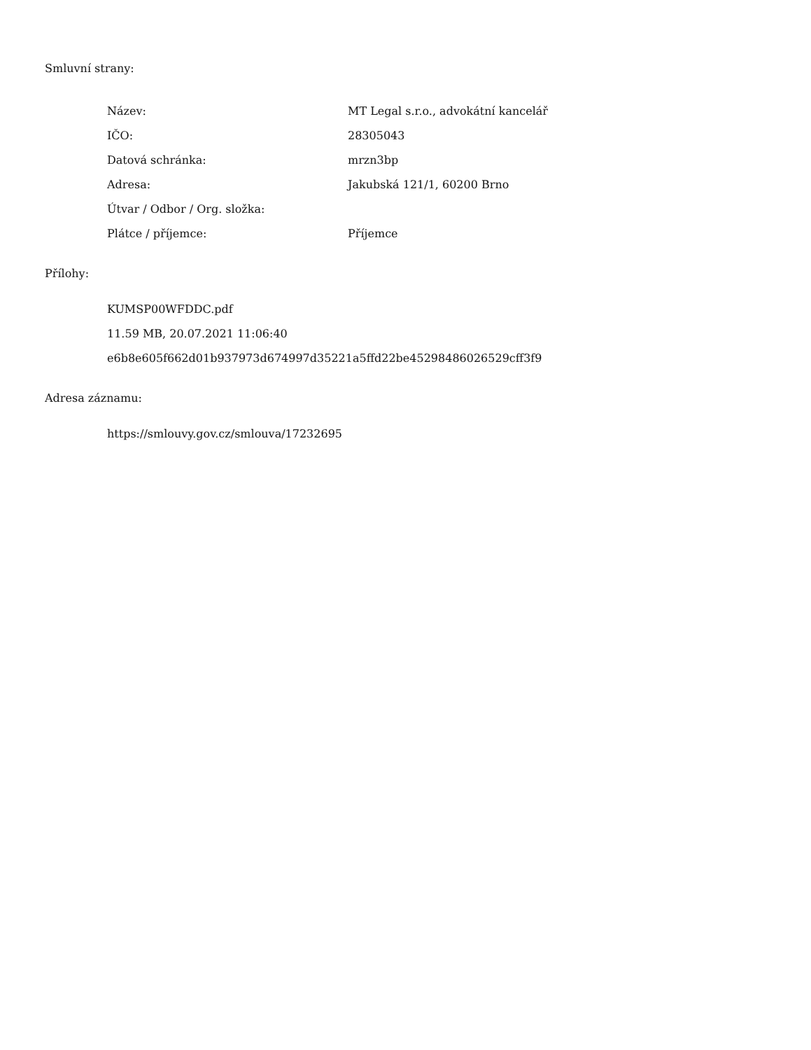Smluvní strany:
| Název: | MT Legal s.r.o., advokátní kancelář |
| IČO: | 28305043 |
| Datová schránka: | mrzn3bp |
| Adresa: | Jakubská 121/1, 60200 Brno |
| Útvar / Odbor / Org. složka: | |
| Plátce / příjemce: | Příjemce |
Přílohy:
KUMSP00WFDDC.pdf
11.59 MB, 20.07.2021 11:06:40
e6b8e605f662d01b937973d674997d35221a5ffd22be45298486026529cff3f9
Adresa záznamu:
https://smlouvy.gov.cz/smlouva/17232695